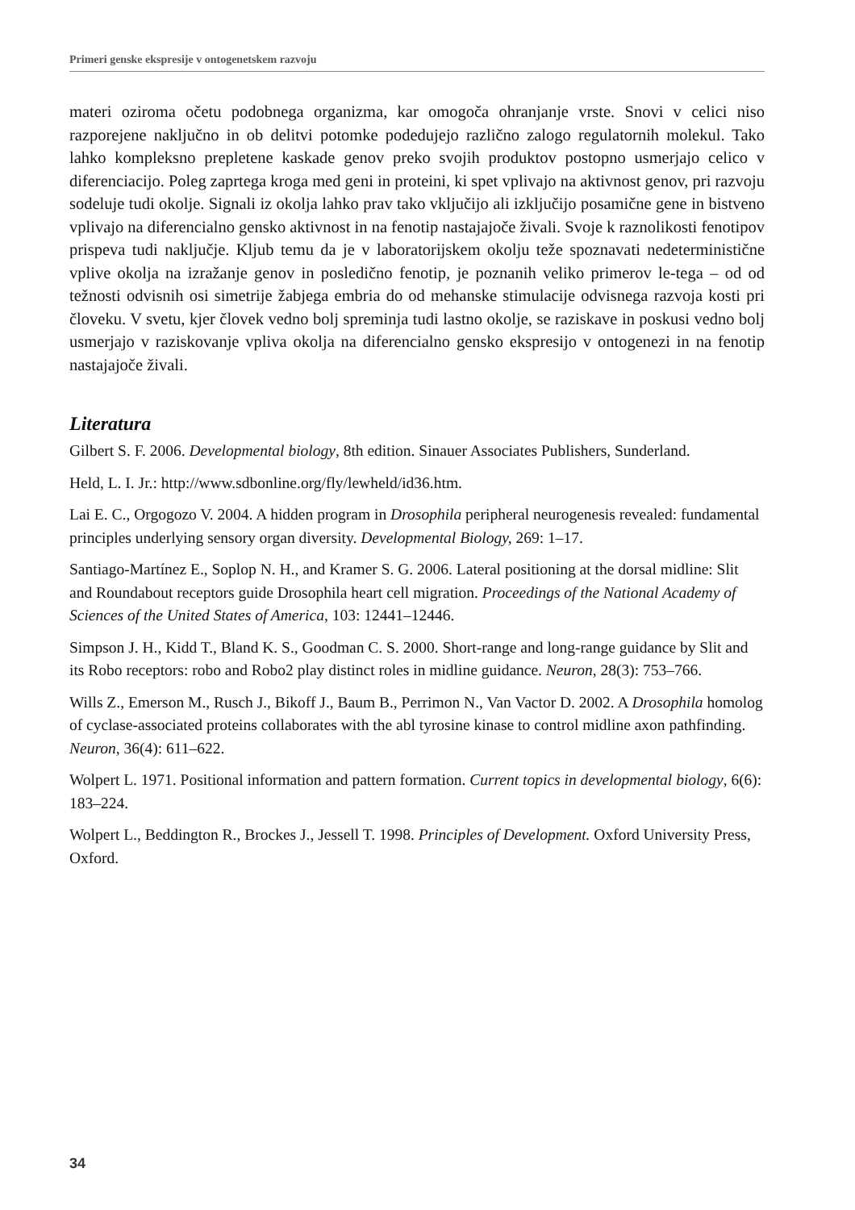Primeri genske ekspresije v ontogenetskem razvoju
materi oziroma očetu podobnega organizma, kar omogoča ohranjanje vrste. Snovi v celici niso razporejene naključno in ob delitvi potomke podedujejo različno zalogo regulatornih molekul. Tako lahko kompleksno prepletene kaskade genov preko svojih produktov postopno usmerjajo celico v diferenciacijo. Poleg zaprtega kroga med geni in proteini, ki spet vplivajo na aktivnost genov, pri razvoju sodeluje tudi okolje. Signali iz okolja lahko prav tako vključijo ali izključijo posamične gene in bistveno vplivajo na diferencialno gensko aktivnost in na fenotip nastajajoče živali. Svoje k raznolikosti fenotipov prispeva tudi naključje. Kljub temu da je v laboratorijskem okolju teže spoznavati nedeterministične vplive okolja na izražanje genov in posledično fenotip, je poznanih veliko primerov le-tega – od od težnosti odvisnih osi simetrije žabjega embria do od mehanske stimulacije odvisnega razvoja kosti pri človeku. V svetu, kjer človek vedno bolj spreminja tudi lastno okolje, se raziskave in poskusi vedno bolj usmerjajo v raziskovanje vpliva okolja na diferencialno gensko ekspresijo v ontogenezi in na fenotip nastajajoče živali.
Literatura
Gilbert S. F. 2006. Developmental biology, 8th edition. Sinauer Associates Publishers, Sunderland.
Held, L. I. Jr.: http://www.sdbonline.org/fly/lewheld/id36.htm.
Lai E. C., Orgogozo V. 2004. A hidden program in Drosophila peripheral neurogenesis revealed: fundamental principles underlying sensory organ diversity. Developmental Biology, 269: 1–17.
Santiago-Martínez E., Soplop N. H., and Kramer S. G. 2006. Lateral positioning at the dorsal midline: Slit and Roundabout receptors guide Drosophila heart cell migration. Proceedings of the National Academy of Sciences of the United States of America, 103: 12441–12446.
Simpson J. H., Kidd T., Bland K. S., Goodman C. S. 2000. Short-range and long-range guidance by Slit and its Robo receptors: robo and Robo2 play distinct roles in midline guidance. Neuron, 28(3): 753–766.
Wills Z., Emerson M., Rusch J., Bikoff J., Baum B., Perrimon N., Van Vactor D. 2002. A Drosophila homolog of cyclase-associated proteins collaborates with the abl tyrosine kinase to control midline axon pathfinding. Neuron, 36(4): 611–622.
Wolpert L. 1971. Positional information and pattern formation. Current topics in developmental biology, 6(6): 183–224.
Wolpert L., Beddington R., Brockes J., Jessell T. 1998. Principles of Development. Oxford University Press, Oxford.
34